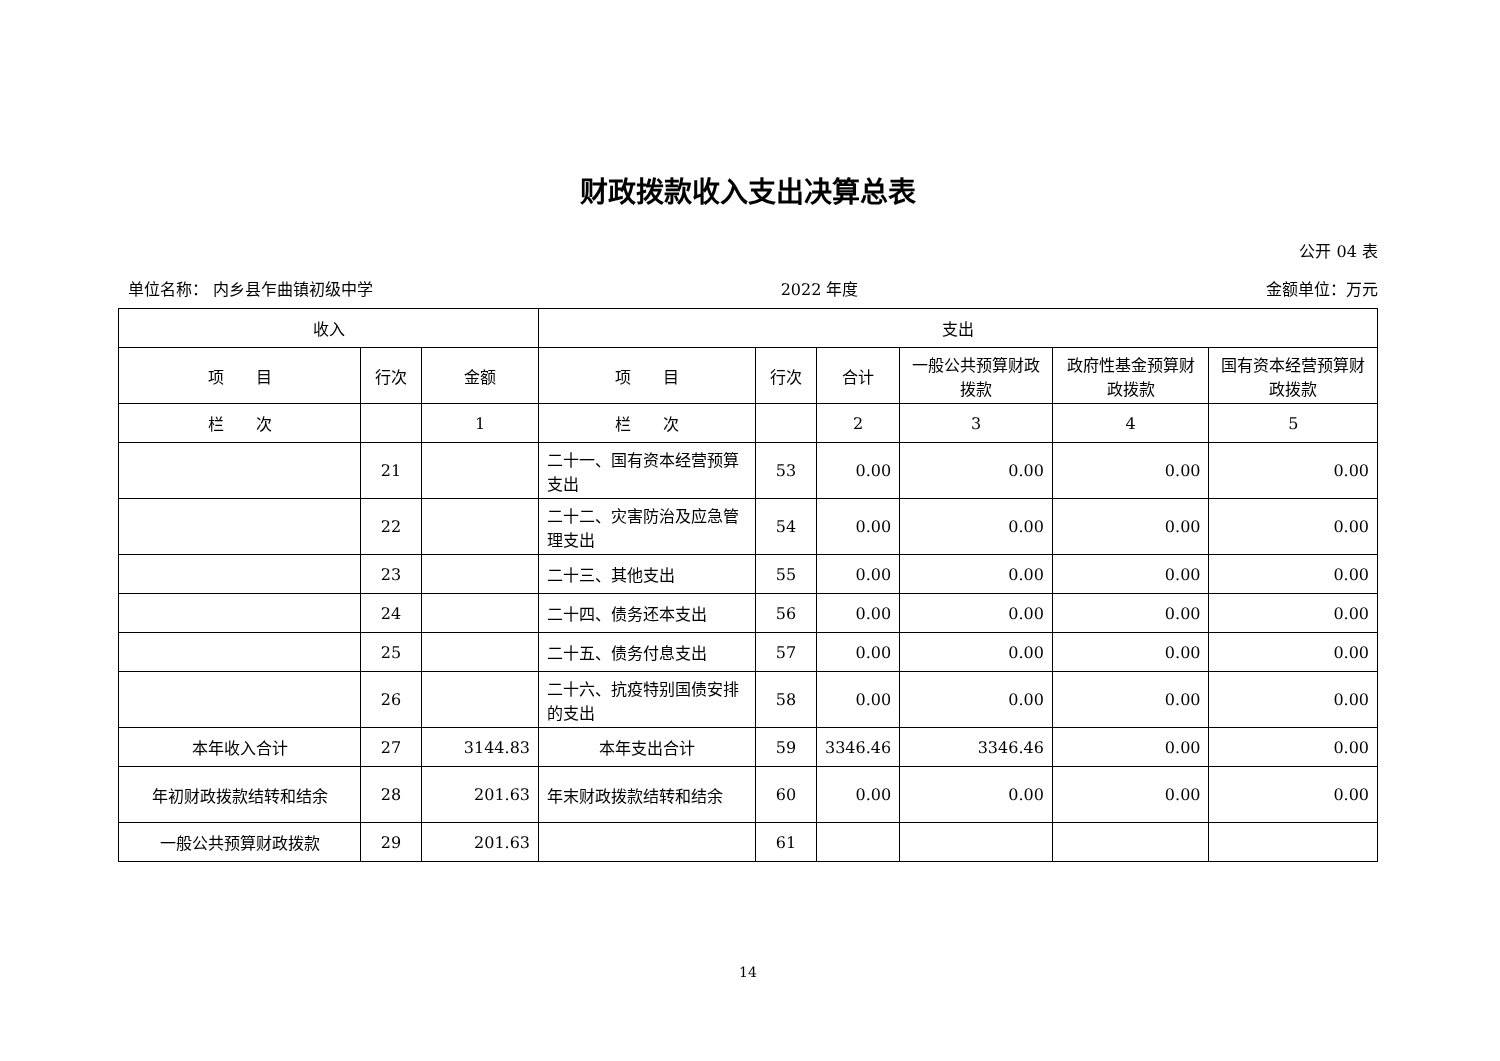财政拨款收入支出决算总表
公开 04 表
单位名称： 内乡县乍曲镇初级中学 2022 年度 金额单位：万元
| 收入 | | | 支出 | | | | | |
| --- | --- | --- | --- | --- | --- | --- | --- | --- |
| 项 目 | 行次 | 金额 | 项 目 | 行次 | 合计 | 一般公共预算财政拨款 | 政府性基金预算财政拨款 | 国有资本经营预算财政拨款 |
| 栏 次 | | 1 | 栏 次 | | 2 | 3 | 4 | 5 |
| | 21 | | 二十一、国有资本经营预算支出 | 53 | 0.00 | 0.00 | 0.00 | 0.00 |
| | 22 | | 二十二、灾害防治及应急管理支出 | 54 | 0.00 | 0.00 | 0.00 | 0.00 |
| | 23 | | 二十三、其他支出 | 55 | 0.00 | 0.00 | 0.00 | 0.00 |
| | 24 | | 二十四、债务还本支出 | 56 | 0.00 | 0.00 | 0.00 | 0.00 |
| | 25 | | 二十五、债务付息支出 | 57 | 0.00 | 0.00 | 0.00 | 0.00 |
| | 26 | | 二十六、抗疫特别国债安排的支出 | 58 | 0.00 | 0.00 | 0.00 | 0.00 |
| 本年收入合计 | 27 | 3144.83 | 本年支出合计 | 59 | 3346.46 | 3346.46 | 0.00 | 0.00 |
| 年初财政拨款结转和结余 | 28 | 201.63 | 年末财政拨款结转和结余 | 60 | 0.00 | 0.00 | 0.00 | 0.00 |
| 一般公共预算财政拨款 | 29 | 201.63 | | 61 | | | | |
14